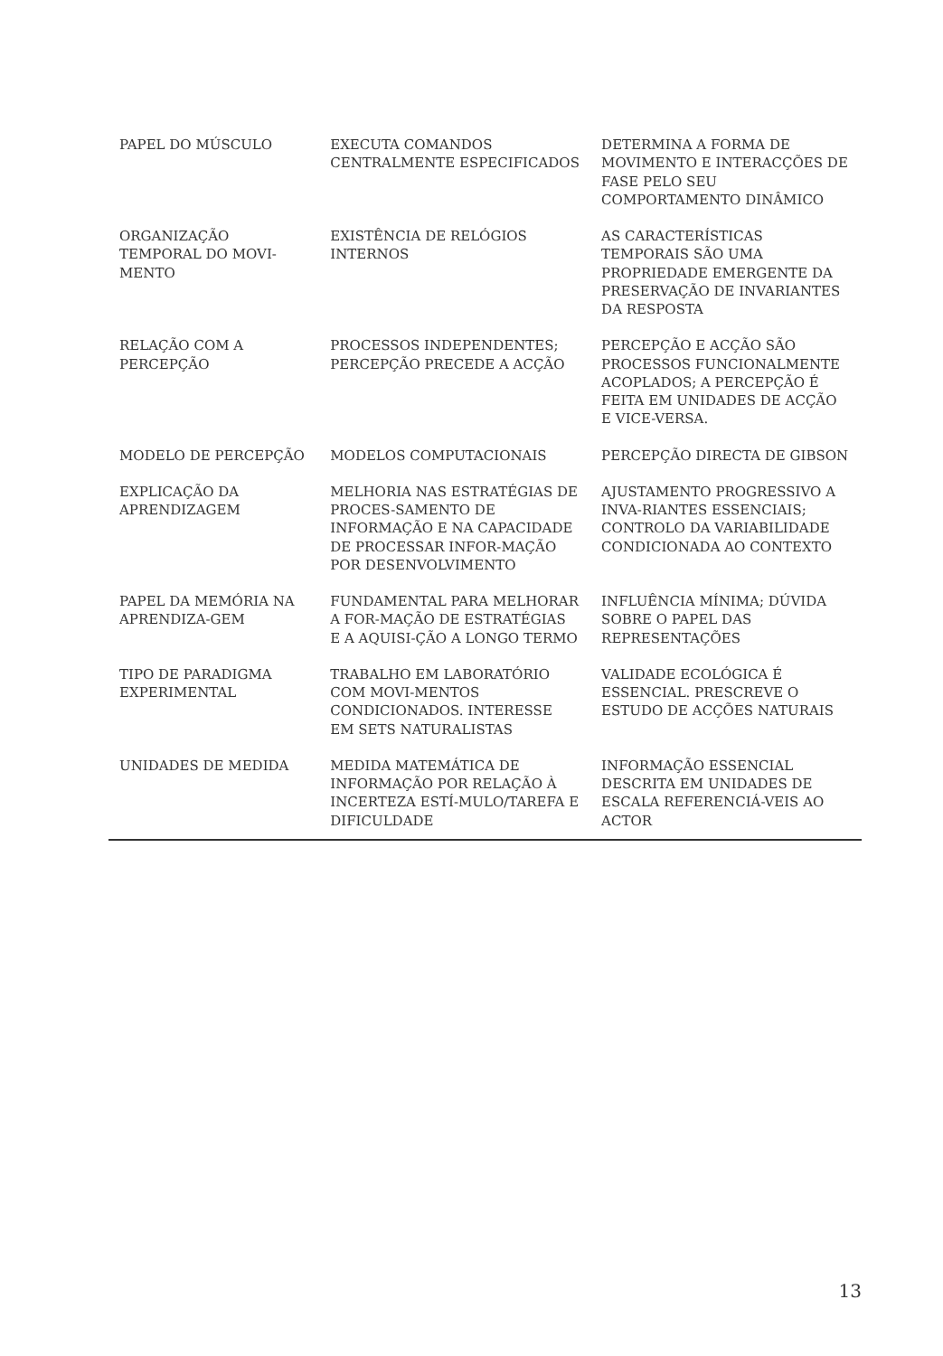| PAPEL DO MÚSCULO | EXECUTA COMANDOS CENTRALMENTE ESPECIFICADOS | DETERMINA A FORMA DE MOVIMENTO E INTERACÇÕES DE FASE PELO SEU COMPORTAMENTO DINÂMICO |
| ORGANIZAÇÃO TEMPORAL DO MOVI-MENTO | EXISTÊNCIA DE RELÓGIOS INTERNOS | AS CARACTERÍSTICAS TEMPORAIS SÃO UMA PROPRIEDADE EMERGENTE DA PRESERVAÇÃO DE INVARIANTES DA RESPOSTA |
| RELAÇÃO COM A PERCEPÇÃO | PROCESSOS INDEPENDENTES; PERCEPÇÃO PRECEDE A ACÇÃO | PERCEPÇÃO E ACÇÃO SÃO PROCESSOS FUNCIONALMENTE ACOPLADOS; A PERCEPÇÃO É FEITA EM UNIDADES DE ACÇÃO E VICE-VERSA. |
| MODELO DE PERCEPÇÃO | MODELOS COMPUTACIONAIS | PERCEPÇÃO DIRECTA DE GIBSON |
| EXPLICAÇÃO DA APRENDIZAGEM | MELHORIA NAS ESTRATÉGIAS DE PROCES-SAMENTO DE INFORMAÇÃO E NA CAPACIDADE DE PROCESSAR INFOR-MAÇÃO POR DESENVOLVIMENTO | AJUSTAMENTO PROGRESSIVO A INVA-RIANTES ESSENCIAIS; CONTROLO DA VARIABILIDADE CONDICIONADA AO CONTEXTO |
| PAPEL DA MEMÓRIA NA APRENDIZA-GEM | FUNDAMENTAL PARA MELHORAR A FOR-MAÇÃO DE ESTRATÉGIAS E A AQUISI-ÇÃO A LONGO TERMO | INFLUÊNCIA MÍNIMA; DÚVIDA SOBRE O PAPEL DAS REPRESENTAÇÕES |
| TIPO DE PARADIGMA EXPERIMENTAL | TRABALHO EM LABORATÓRIO COM MOVI-MENTOS CONDICIONADOS. INTERESSE EM SETS NATURALISTAS | VALIDADE ECOLÓGICA É ESSENCIAL. PRESCREVE O ESTUDO DE ACÇÕES NATURAIS |
| UNIDADES DE MEDIDA | MEDIDA MATEMÁTICA DE INFORMAÇÃO POR RELAÇÃO À INCERTEZA ESTÍ-MULO/TAREFA E DIFICULDADE | INFORMAÇÃO ESSENCIAL DESCRITA EM UNIDADES DE ESCALA REFERENCIÁ-VEIS AO ACTOR |
13